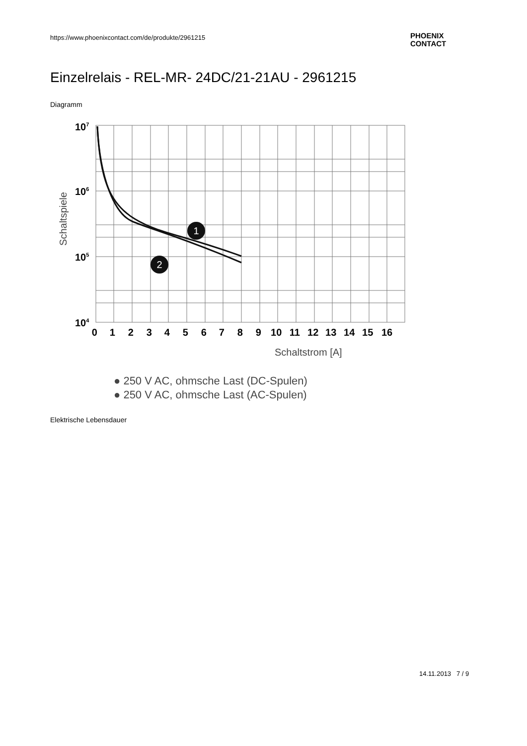https://www.phoenixcontact.com/de/produkte/2961215
PHOENIX
CONTACT
Einzelrelais - REL-MR- 24DC/21-21AU - 2961215
Diagramm
1
2
107
106
105
104
Schaltspiele
0 1 2 3 4 5 6 7 8 9 10 11 12 13 14 15 16
Schaltstrom [A]
● 250 V AC, ohmsche Last (DC-Spulen)
● 250 V AC, ohmsche Last (AC-Spulen)
Elektrische Lebensdauer
14.11.2013 7 / 9